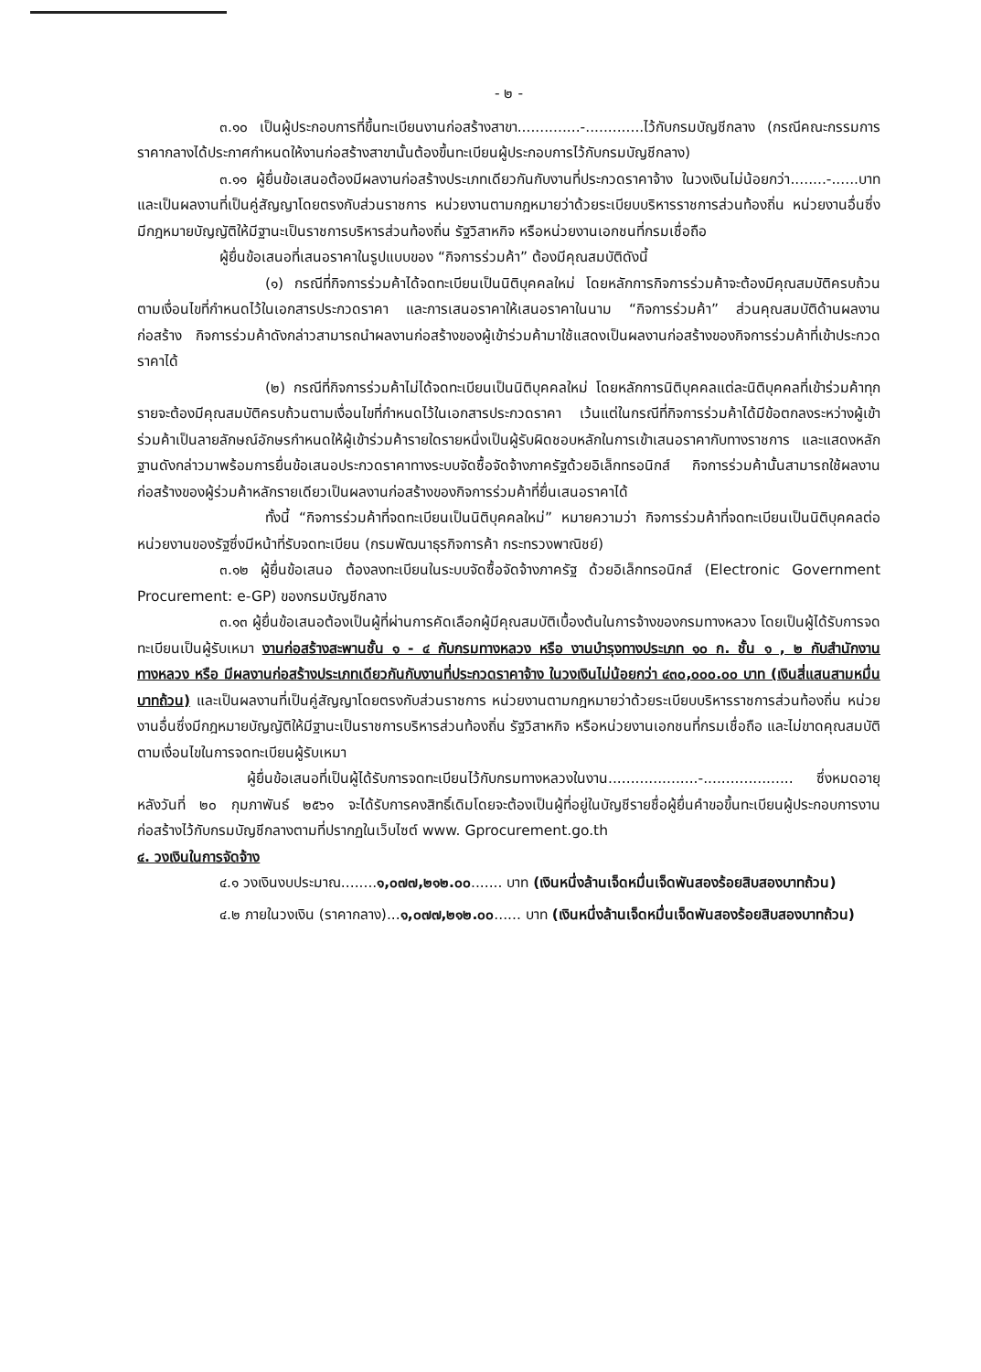- ๒ -
๓.๑๐ เป็นผู้ประกอบการที่ขึ้นทะเบียนงานก่อสร้างสาขา..............-.............ไว้กับกรมบัญชีกลาง (กรณีคณะกรรมการราคากลางได้ประกาศกำหนดให้งานก่อสร้างสาขานั้นต้องขึ้นทะเบียนผู้ประกอบการไว้กับกรมบัญชีกลาง)
๓.๑๑ ผู้ยื่นข้อเสนอต้องมีผลงานก่อสร้างประเภทเดียวกันกับงานที่ประกวดราคาจ้าง ในวงเงินไม่น้อยกว่า........-......บาท และเป็นผลงานที่เป็นคู่สัญญาโดยตรงกับส่วนราชการ หน่วยงานตามกฎหมายว่าด้วยระเบียบบริหารราชการส่วนท้องถิ่น หน่วยงานอื่นซึ่งมีกฎหมายบัญญัติให้มีฐานะเป็นราชการบริหารส่วนท้องถิ่น รัฐวิสาหกิจ หรือหน่วยงานเอกชนที่กรมเชื่อถือ
ผู้ยื่นข้อเสนอที่เสนอราคาในรูปแบบของ “กิจการร่วมค้า” ต้องมีคุณสมบัติดังนี้
(๑) กรณีที่กิจการร่วมค้าได้จดทะเบียนเป็นนิติบุคคลใหม่ โดยหลักการกิจการร่วมค้าจะต้องมีคุณสมบัติครบถ้วนตามเงื่อนไขที่กำหนดไว้ในเอกสารประกวดราคา และการเสนอราคาให้เสนอราคาในนาม “กิจการร่วมค้า” ส่วนคุณสมบัติด้านผลงานก่อสร้าง กิจการร่วมค้าดังกล่าวสามารถนำผลงานก่อสร้างของผู้เข้าร่วมค้ามาใช้แสดงเป็นผลงานก่อสร้างของกิจการร่วมค้าที่เข้าประกวดราคาได้
(๒) กรณีที่กิจการร่วมค้าไม่ได้จดทะเบียนเป็นนิติบุคคลใหม่ โดยหลักการนิติบุคคลแต่ละนิติบุคคลที่เข้าร่วมค้าทุกรายจะต้องมีคุณสมบัติครบถ้วนตามเงื่อนไขที่กำหนดไว้ในเอกสารประกวดราคา เว้นแต่ในกรณีที่กิจการร่วมค้าได้มีข้อตกลงระหว่างผู้เข้าร่วมค้าเป็นลายลักษณ์อักษรกำหนดให้ผู้เข้าร่วมค้ารายใดรายหนึ่งเป็นผู้รับผิดชอบหลักในการเข้าเสนอราคากับทางราชการ และแสดงหลักฐานดังกล่าวมาพร้อมการยื่นข้อเสนอประกวดราคาทางระบบจัดซื้อจัดจ้างภาครัฐด้วยอิเล็กทรอนิกส์ กิจการร่วมค้านั้นสามารถใช้ผลงานก่อสร้างของผู้ร่วมค้าหลักรายเดียวเป็นผลงานก่อสร้างของกิจการร่วมค้าที่ยื่นเสนอราคาได้
ทั้งนี้ “กิจการร่วมค้าที่จดทะเบียนเป็นนิติบุคคลใหม่” หมายความว่า กิจการร่วมค้าที่จดทะเบียนเป็นนิติบุคคลต่อหน่วยงานของรัฐซึ่งมีหน้าที่รับจดทะเบียน (กรมพัฒนาธุรกิจการค้า กระทรวงพาณิชย์)
๓.๑๒ ผู้ยื่นข้อเสนอ ต้องลงทะเบียนในระบบจัดซื้อจัดจ้างภาครัฐ ด้วยอิเล็กทรอนิกส์ (Electronic Government Procurement: e-GP) ของกรมบัญชีกลาง
๓.๑๓ ผู้ยื่นข้อเสนอต้องเป็นผู้ที่ผ่านการคัดเลือกผู้มีคุณสมบัติเบื้องต้นในการจ้างของกรมทางหลวง โดยเป็นผู้ได้รับการจดทะเบียนเป็นผู้รับเหมา งานก่อสร้างสะพานชั้น ๑ - ๔ กับกรมทางหลวง หรือ งานบำรุงทางประเภท ๑๐ ก. ชั้น ๑ , ๒ กับสำนักงานทางหลวง หรือ มีผลงานก่อสร้างประเภทเดียวกันกับงานที่ประกวดราคาจ้าง ในวงเงินไม่น้อยกว่า ๔๓๐,๐๐๐.๐๐ บาท (เงินสี่แสนสามหมื่นบาทถ้วน) และเป็นผลงานที่เป็นคู่สัญญาโดยตรงกับส่วนราชการ หน่วยงานตามกฎหมายว่าด้วยระเบียบบริหารราชการส่วนท้องถิ่น หน่วยงานอื่นซึ่งมีกฎหมายบัญญัติให้มีฐานะเป็นราชการบริหารส่วนท้องถิ่น รัฐวิสาหกิจ หรือหน่วยงานเอกชนที่กรมเชื่อถือ และไม่ขาดคุณสมบัติตามเงื่อนไขในการจดทะเบียนผู้รับเหมา
ผู้ยื่นข้อเสนอที่เป็นผู้ได้รับการจดทะเบียนไว้กับกรมทางหลวงในงาน....................-.................... ซึ่งหมดอายุหลังวันที่ ๒๐ กุมภาพันธ์ ๒๕๖๑ จะได้รับการคงสิทธิ์เดิมโดยจะต้องเป็นผู้ที่อยู่ในบัญชีรายชื่อผู้ยื่นคำขอขึ้นทะเบียนผู้ประกอบการงานก่อสร้างไว้กับกรมบัญชีกลางตามที่ปรากฏในเว็บไซต์ www. Gprocurement.go.th
๔. วงเงินในการจัดจ้าง
๔.๑ วงเงินงบประมาณ........๑,๐๗๗,๒๑๒.๐๐....... บาท (เงินหนึ่งล้านเจ็ดหมื่นเจ็ดพันสองร้อยสิบสองบาทถ้วน)
๔.๒ ภายในวงเงิน (ราคากลาง)...๑,๐๗๗,๒๑๒.๐๐...... บาท (เงินหนึ่งล้านเจ็ดหมื่นเจ็ดพันสองร้อยสิบสองบาทถ้วน)